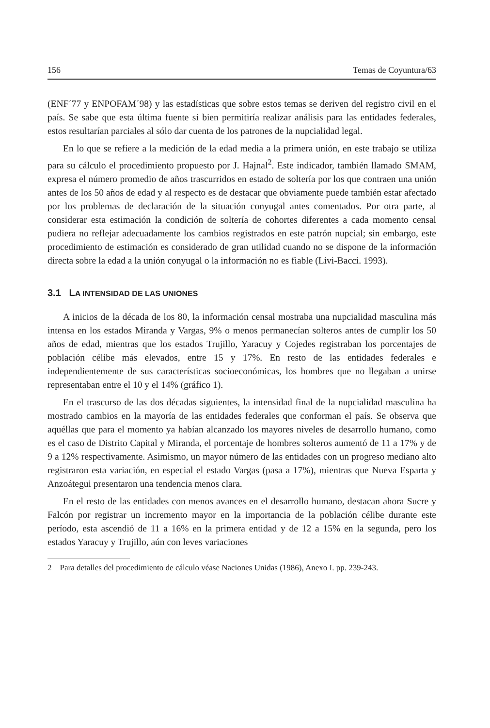156 Temas de Coyuntura/63
(ENF´77 y ENPOFAM´98) y las estadísticas que sobre estos temas se deriven del registro civil en el país. Se sabe que esta última fuente si bien permitiría realizar análisis para las entidades federales, estos resultarían parciales al sólo dar cuenta de los patrones de la nupcialidad legal.
En lo que se refiere a la medición de la edad media a la primera unión, en este trabajo se utiliza para su cálculo el procedimiento propuesto por J. Hajnal<sup>2</sup>. Este indicador, también llamado SMAM, expresa el número promedio de años trascurridos en estado de soltería por los que contraen una unión antes de los 50 años de edad y al respecto es de destacar que obviamente puede también estar afectado por los problemas de declaración de la situación conyugal antes comentados. Por otra parte, al considerar esta estimación la condición de soltería de cohortes diferentes a cada momento censal pudiera no reflejar adecuadamente los cambios registrados en este patrón nupcial; sin embargo, este procedimiento de estimación es considerado de gran utilidad cuando no se dispone de la información directa sobre la edad a la unión conyugal o la información no es fiable (Livi-Bacci. 1993).
3.1 LA INTENSIDAD DE LAS UNIONES
A inicios de la década de los 80, la información censal mostraba una nupcialidad masculina más intensa en los estados Miranda y Vargas, 9% o menos permanecían solteros antes de cumplir los 50 años de edad, mientras que los estados Trujillo, Yaracuy y Cojedes registraban los porcentajes de población célibe más elevados, entre 15 y 17%. En resto de las entidades federales e independientemente de sus características socioeconómicas, los hombres que no llegaban a unirse representaban entre el 10 y el 14% (gráfico 1).
En el trascurso de las dos décadas siguientes, la intensidad final de la nupcialidad masculina ha mostrado cambios en la mayoría de las entidades federales que conforman el país. Se observa que aquéllas que para el momento ya habían alcanzado los mayores niveles de desarrollo humano, como es el caso de Distrito Capital y Miranda, el porcentaje de hombres solteros aumentó de 11 a 17% y de 9 a 12% respectivamente. Asimismo, un mayor número de las entidades con un progreso mediano alto registraron esta variación, en especial el estado Vargas (pasa a 17%), mientras que Nueva Esparta y Anzoátegui presentaron una tendencia menos clara.
En el resto de las entidades con menos avances en el desarrollo humano, destacan ahora Sucre y Falcón por registrar un incremento mayor en la importancia de la población célibe durante este período, esta ascendió de 11 a 16% en la primera entidad y de 12 a 15% en la segunda, pero los estados Yaracuy y Trujillo, aún con leves variaciones
2 Para detalles del procedimiento de cálculo véase Naciones Unidas (1986), Anexo I. pp. 239-243.